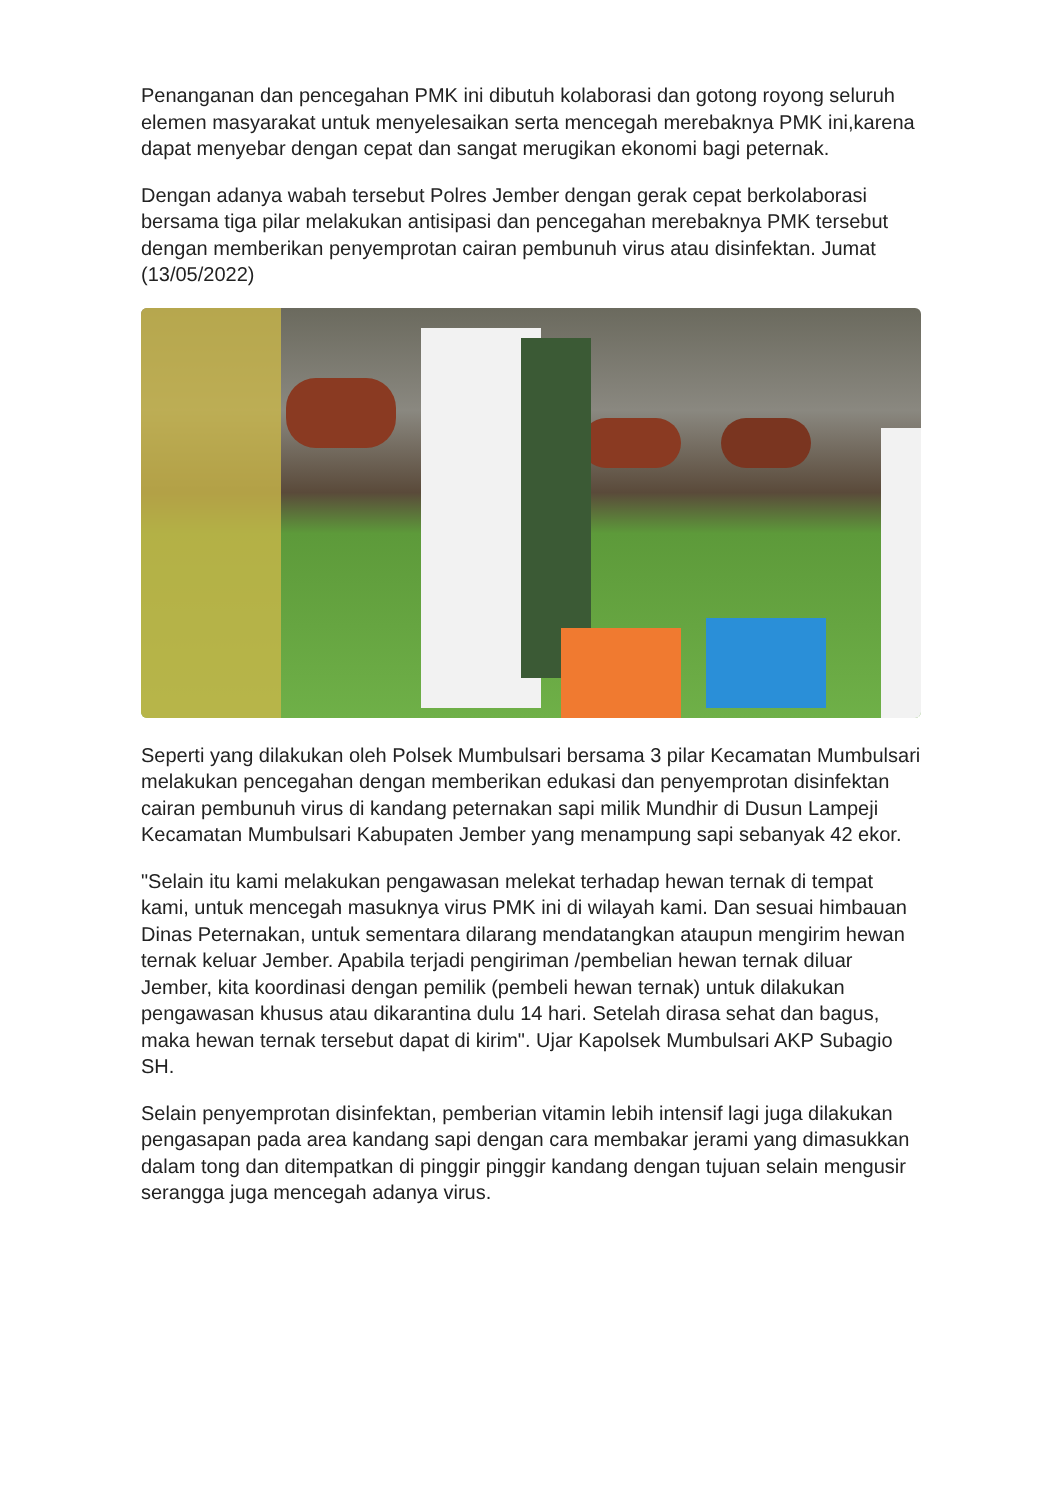Penanganan dan pencegahan PMK ini dibutuh kolaborasi dan gotong royong seluruh elemen masyarakat untuk menyelesaikan serta mencegah merebaknya PMK ini,karena dapat menyebar dengan cepat dan sangat merugikan ekonomi bagi peternak.
Dengan adanya wabah tersebut Polres Jember dengan gerak cepat berkolaborasi bersama tiga pilar melakukan antisipasi dan pencegahan merebaknya PMK tersebut dengan memberikan penyemprotan cairan pembunuh virus atau disinfektan. Jumat (13/05/2022)
Seperti yang dilakukan oleh Polsek Mumbulsari bersama 3 pilar Kecamatan Mumbulsari melakukan pencegahan dengan memberikan edukasi dan penyemprotan disinfektan cairan pembunuh virus di kandang peternakan sapi milik Mundhir di Dusun Lampeji Kecamatan Mumbulsari Kabupaten Jember yang menampung sapi sebanyak 42 ekor.
"Selain itu kami melakukan pengawasan melekat terhadap hewan ternak di tempat kami, untuk mencegah masuknya virus PMK ini di wilayah kami. Dan sesuai himbauan Dinas Peternakan, untuk sementara dilarang mendatangkan ataupun mengirim hewan ternak keluar Jember. Apabila terjadi pengiriman /pembelian hewan ternak diluar Jember, kita koordinasi dengan pemilik (pembeli hewan ternak) untuk dilakukan pengawasan khusus atau dikarantina dulu 14 hari. Setelah dirasa sehat dan bagus, maka hewan ternak tersebut dapat di kirim". Ujar Kapolsek Mumbulsari AKP Subagio SH.
Selain penyemprotan disinfektan, pemberian vitamin lebih intensif lagi juga dilakukan pengasapan pada area kandang sapi dengan cara membakar jerami yang dimasukkan dalam tong dan ditempatkan di pinggir pinggir kandang dengan tujuan selain mengusir serangga juga mencegah adanya virus.